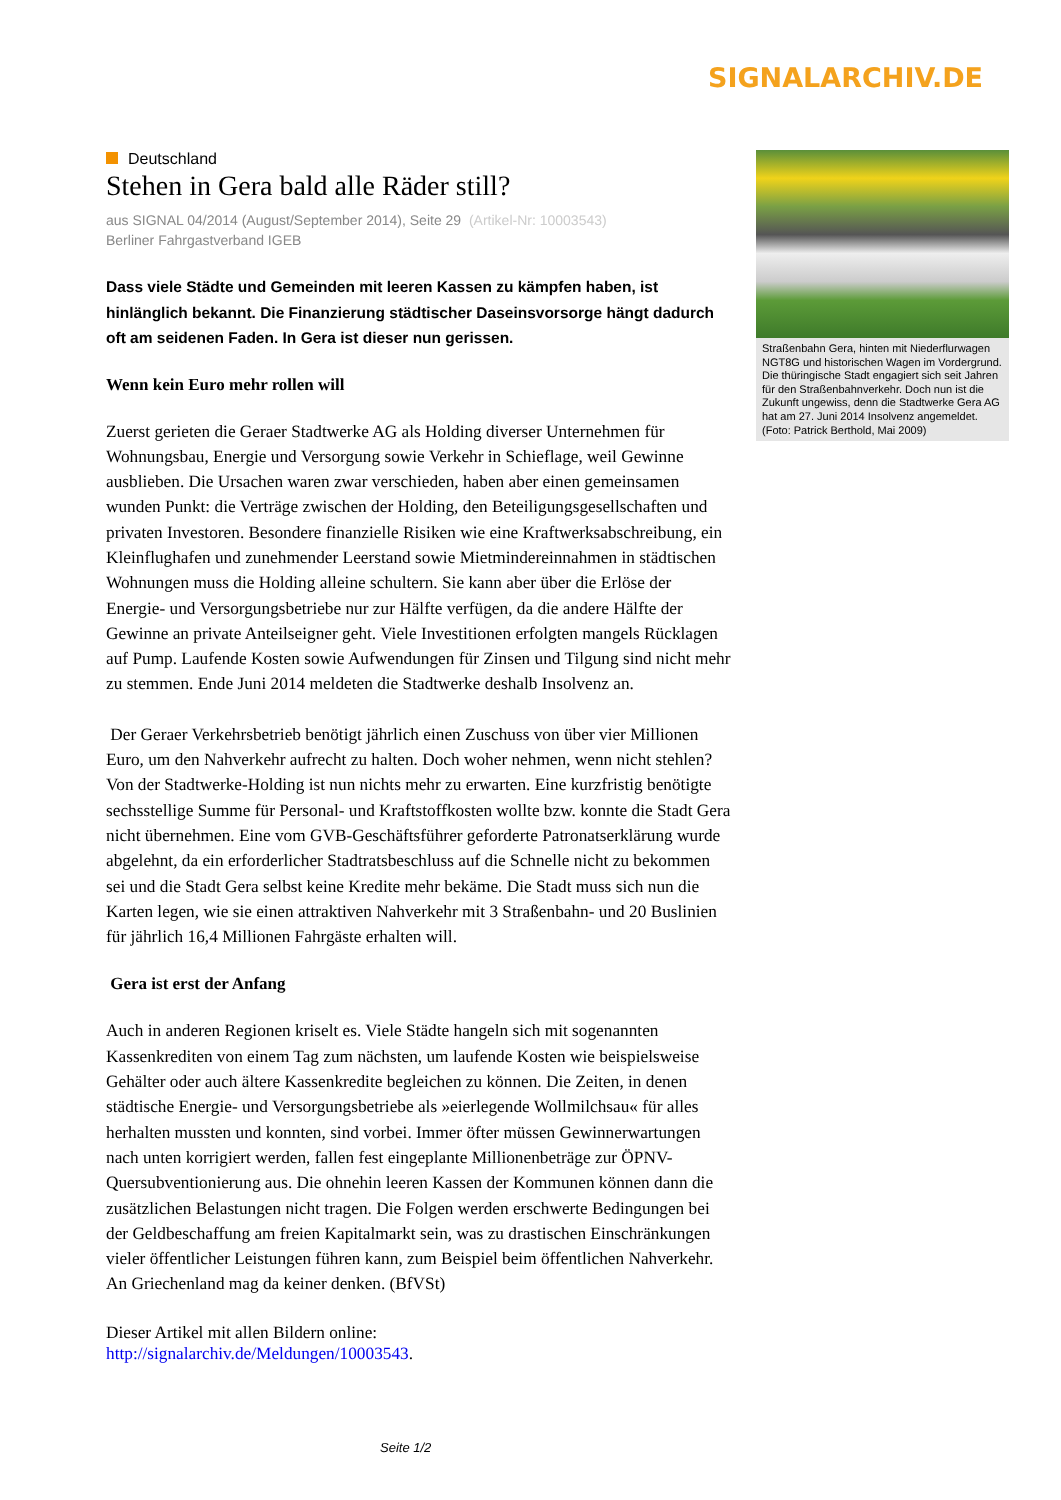SIGNALARCHIV.DE
Deutschland
Stehen in Gera bald alle Räder still?
aus SIGNAL 04/2014 (August/September 2014), Seite 29 (Artikel-Nr: 10003543)
Berliner Fahrgastverband IGEB
Dass viele Städte und Gemeinden mit leeren Kassen zu kämpfen haben, ist hinlänglich bekannt. Die Finanzierung städtischer Daseinsvorsorge hängt dadurch oft am seidenen Faden. In Gera ist dieser nun gerissen.
Wenn kein Euro mehr rollen will
Zuerst gerieten die Geraer Stadtwerke AG als Holding diverser Unternehmen für Wohnungsbau, Energie und Versorgung sowie Verkehr in Schieflage, weil Gewinne ausblieben. Die Ursachen waren zwar verschieden, haben aber einen gemeinsamen wunden Punkt: die Verträge zwischen der Holding, den Beteiligungsgesellschaften und privaten Investoren. Besondere finanzielle Risiken wie eine Kraftwerksabschreibung, ein Kleinflughafen und zunehmender Leerstand sowie Mietmindereinnahmen in städtischen Wohnungen muss die Holding alleine schultern. Sie kann aber über die Erlöse der Energie- und Versorgungsbetriebe nur zur Hälfte verfügen, da die andere Hälfte der Gewinne an private Anteilseigner geht. Viele Investitionen erfolgten mangels Rücklagen auf Pump. Laufende Kosten sowie Aufwendungen für Zinsen und Tilgung sind nicht mehr zu stemmen. Ende Juni 2014 meldeten die Stadtwerke deshalb Insolvenz an.
Der Geraer Verkehrsbetrieb benötigt jährlich einen Zuschuss von über vier Millionen Euro, um den Nahverkehr aufrecht zu halten. Doch woher nehmen, wenn nicht stehlen? Von der Stadtwerke-Holding ist nun nichts mehr zu erwarten. Eine kurzfristig benötigte sechsstellige Summe für Personal- und Kraftstoffkosten wollte bzw. konnte die Stadt Gera nicht übernehmen. Eine vom GVB-Geschäftsführer geforderte Patronatserklärung wurde abgelehnt, da ein erforderlicher Stadtratsbeschluss auf die Schnelle nicht zu bekommen sei und die Stadt Gera selbst keine Kredite mehr bekäme. Die Stadt muss sich nun die Karten legen, wie sie einen attraktiven Nahverkehr mit 3 Straßenbahn- und 20 Buslinien für jährlich 16,4 Millionen Fahrgäste erhalten will.
Gera ist erst der Anfang
Auch in anderen Regionen kriselt es. Viele Städte hangeln sich mit sogenannten Kassenkrediten von einem Tag zum nächsten, um laufende Kosten wie beispielsweise Gehälter oder auch ältere Kassenkredite begleichen zu können. Die Zeiten, in denen städtische Energie- und Versorgungsbetriebe als »eierlegende Wollmilchsau« für alles herhalten mussten und konnten, sind vorbei. Immer öfter müssen Gewinnerwartungen nach unten korrigiert werden, fallen fest eingeplante Millionenbeträge zur ÖPNV-Quersubventionierung aus. Die ohnehin leeren Kassen der Kommunen können dann die zusätzlichen Belastungen nicht tragen. Die Folgen werden erschwerte Bedingungen bei der Geldbeschaffung am freien Kapitalmarkt sein, was zu drastischen Einschränkungen vieler öffentlicher Leistungen führen kann, zum Beispiel beim öffentlichen Nahverkehr. An Griechenland mag da keiner denken. (BfVSt)
Dieser Artikel mit allen Bildern online:
http://signalarchiv.de/Meldungen/10003543.
Straßenbahn Gera, hinten mit Niederflurwagen NGT8G und historischen Wagen im Vordergrund. Die thüringische Stadt engagiert sich seit Jahren für den Straßenbahnverkehr. Doch nun ist die Zukunft ungewiss, denn die Stadtwerke Gera AG hat am 27. Juni 2014 Insolvenz angemeldet. (Foto: Patrick Berthold, Mai 2009)
Seite 1/2